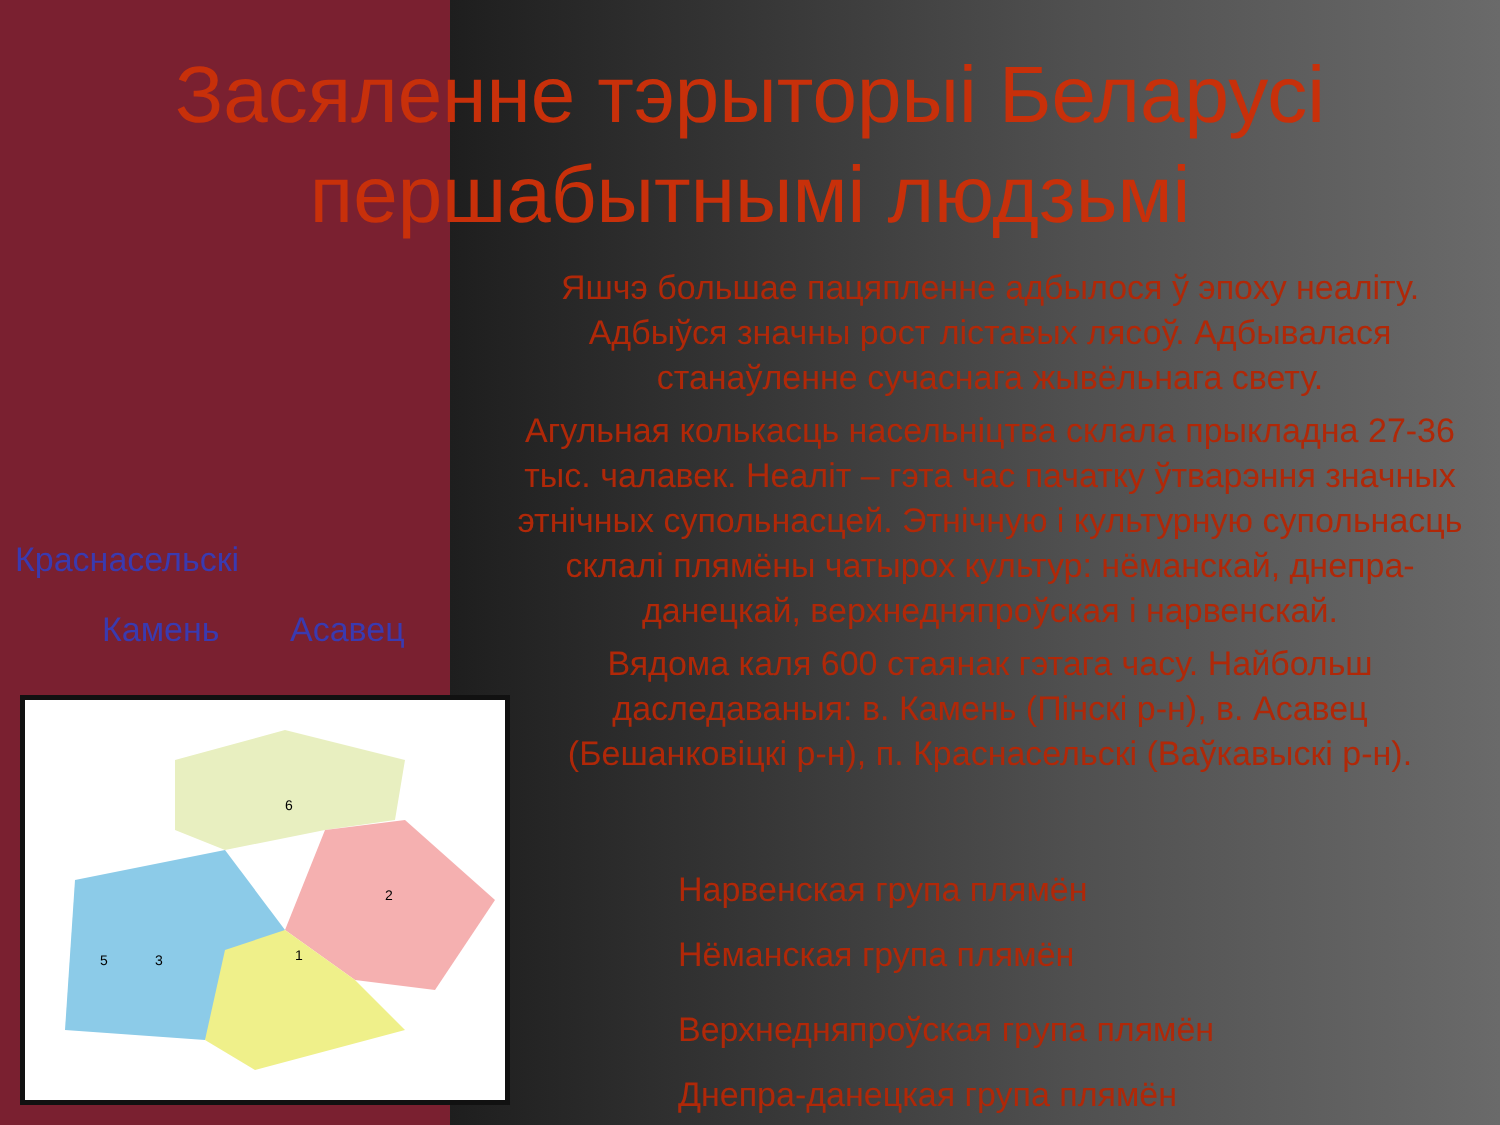Засяленне тэрыторыі Беларусі першабытнымі людзьмі
Яшчэ большае пацяпленне адбылося ў эпоху неаліту. Адбыўся значны рост ліставых лясоў. Адбывалася станаўленне сучаснага жывёльнага свету.
Агульная колькасць насельніцтва склала прыкладна 27-36 тыс. чалавек. Неаліт – гэта час пачатку ўтварэння значных этнічных супольнасцей. Этнічную і культурную супольнасць склалі плямёны чатырох культур: нёманскай, днепра-данецкай, верхнедняпроўская і нарвенскай.
Вядома каля 600 стаянак гэтага часу. Найбольш даследаваныя: в. Камень (Пінскі р-н), в. Асавец (Бешанковіцкі р-н), п. Краснасельскі (Ваўкавыскі р-н).
Краснасельскі
Камень Асавец
1
2
3
5
6
Нарвенская група плямён
Нёманская група плямён
Верхнедняпроўская група плямён
Днепра-данецкая група плямён